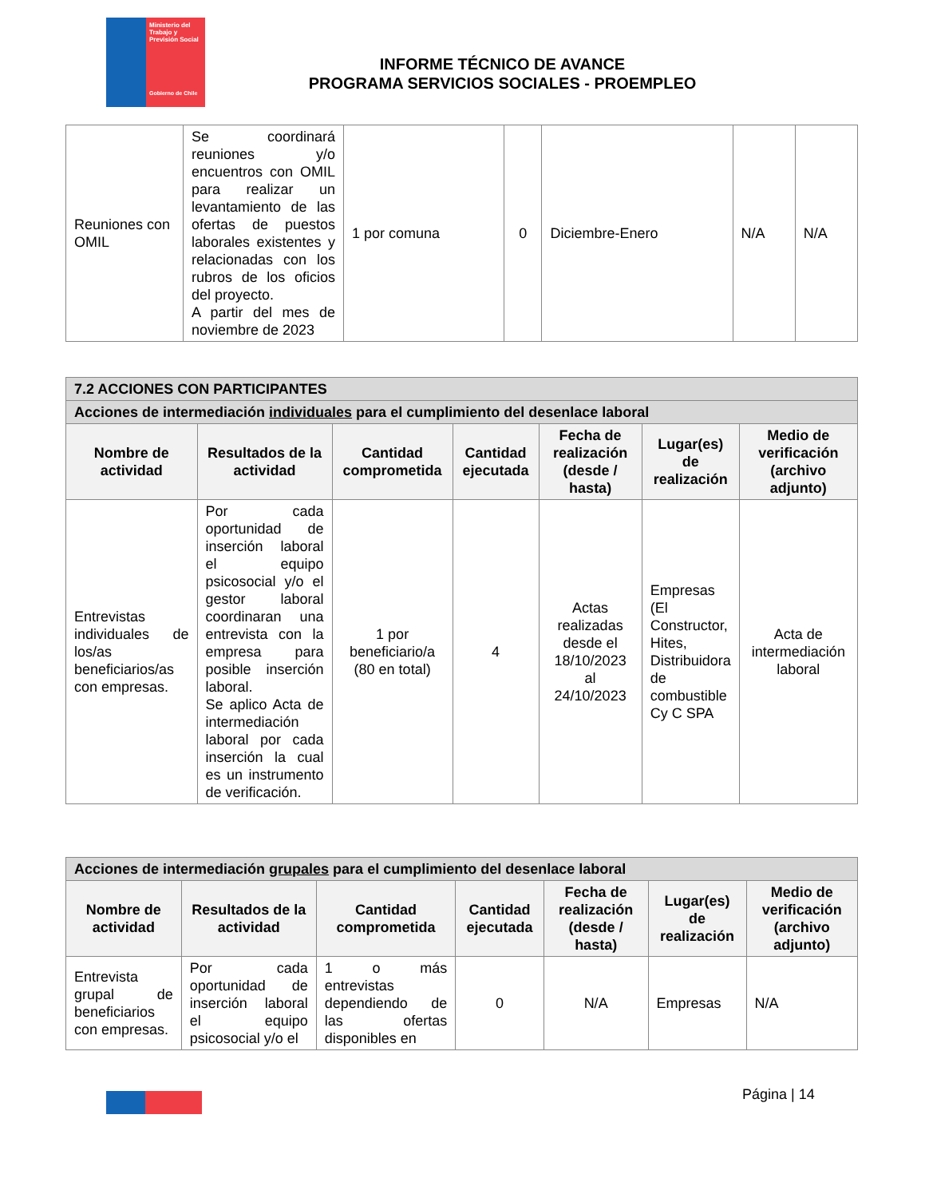Ministerio del Trabajo y Previsión Social
Gobierno de Chile
INFORME TÉCNICO DE AVANCE
PROGRAMA SERVICIOS SOCIALES - PROEMPLEO
| Reuniones con OMIL | Se coordinará reuniones y/o encuentros con OMIL para realizar un levantamiento de las ofertas de puestos laborales existentes y relacionadas con los rubros de los oficios del proyecto. A partir del mes de noviembre de 2023 | 1 por comuna | 0 | Diciembre-Enero | N/A | N/A |
| 7.2 ACCIONES CON PARTICIPANTES | | | | | | |
| --- | --- | --- | --- | --- | --- | --- |
| Acciones de intermediación individuales para el cumplimiento del desenlace laboral | | | | | | |
| Nombre de actividad | Resultados de la actividad | Cantidad comprometida | Cantidad ejecutada | Fecha de realización (desde / hasta) | Lugar(es) de realización | Medio de verificación (archivo adjunto) |
| Entrevistas individuales de los/as beneficiarios/as con empresas. | Por cada oportunidad de inserción laboral el equipo psicosocial y/o el gestor laboral coordinaran una entrevista con la empresa para posible inserción laboral. Se aplico Acta de intermediación laboral por cada inserción la cual es un instrumento de verificación. | 1 por beneficiario/a (80 en total) | 4 | Actas realizadas desde el 18/10/2023 al 24/10/2023 | Empresas (El Constructor, Hites, Distribuidora de combustible Cy C SPA | Acta de intermediación laboral |
| Acciones de intermediación grupales para el cumplimiento del desenlace laboral | | | | | | |
| --- | --- | --- | --- | --- | --- | --- |
| Nombre de actividad | Resultados de la actividad | Cantidad comprometida | Cantidad ejecutada | Fecha de realización (desde / hasta) | Lugar(es) de realización | Medio de verificación (archivo adjunto) |
| Entrevista grupal de beneficiarios con empresas. | Por cada oportunidad de inserción laboral el equipo psicosocial y/o el | 1 o más entrevistas dependiendo de las ofertas disponibles en | 0 | N/A | Empresas | N/A |
Página | 14